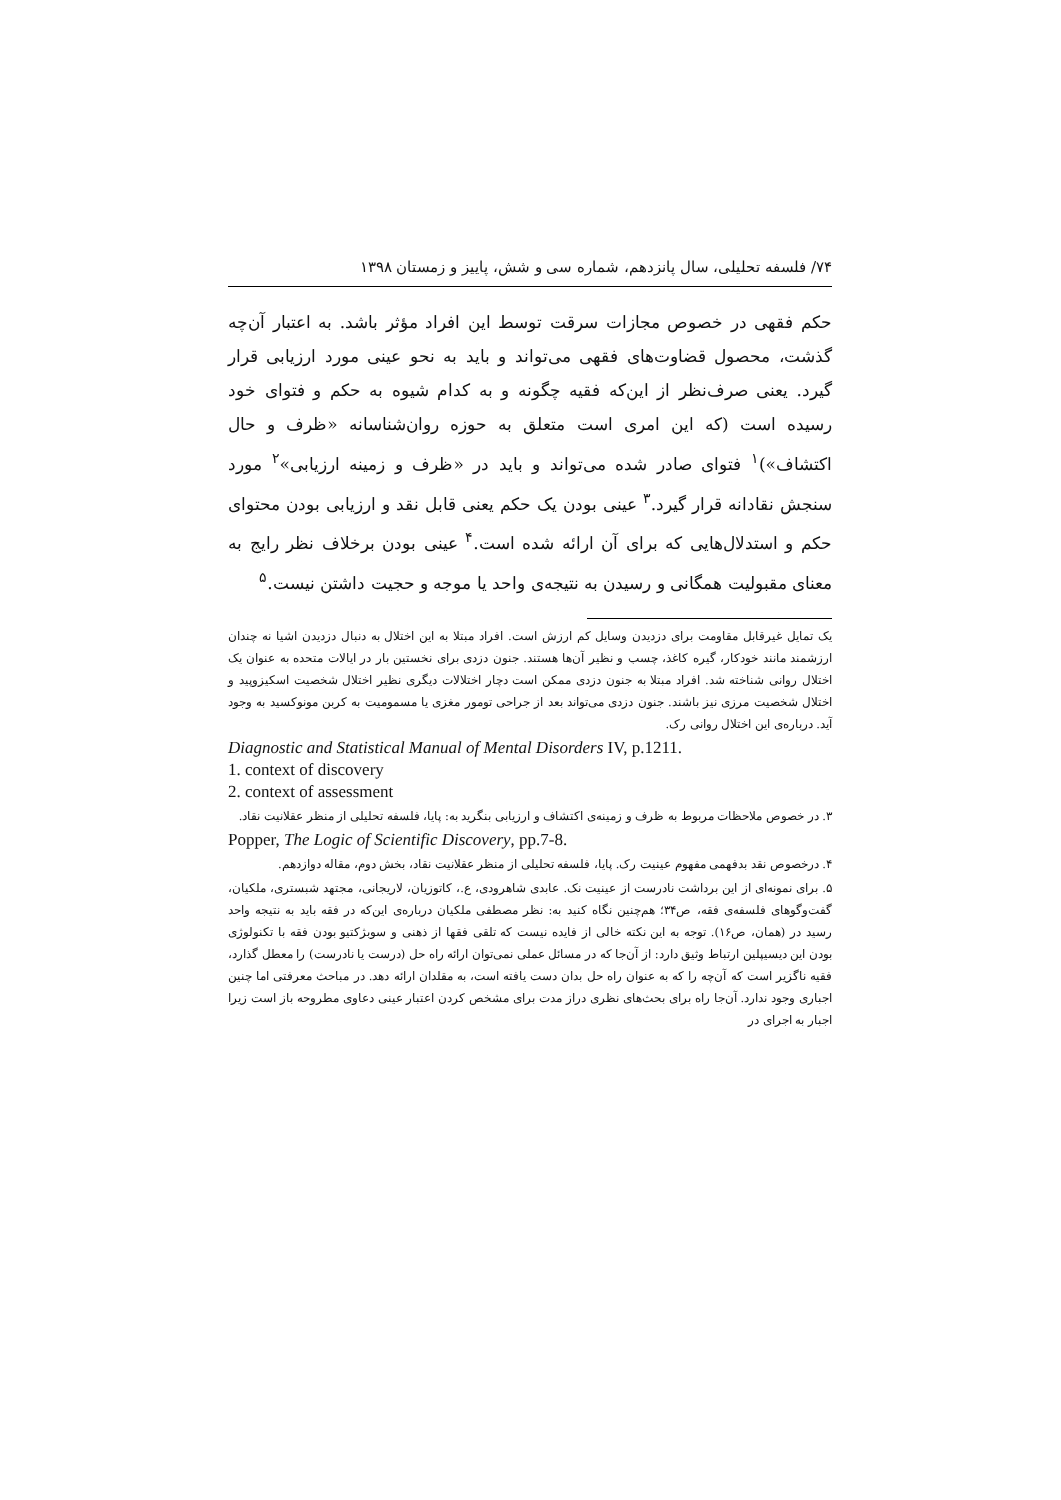۷۴/ فلسفه تحلیلی، سال پانزدهم، شماره سی و شش، پاییز و زمستان ۱۳۹۸
حکم فقهی در خصوص مجازات سرقت توسط این افراد مؤثر باشد. به اعتبار آن‌چه گذشت، محصول قضاوت‌های فقهی می‌تواند و باید به نحو عینی مورد ارزیابی قرار گیرد. یعنی صرف‌نظر از این‌که فقیه چگونه و به کدام شیوه به حکم و فتوای خود رسیده است (که این امری است متعلق به حوزه روان‌شناسانه «ظرف و حال اکتشاف»)<sup>۱</sup> فتوای صادر شده می‌تواند و باید در «ظرف و زمینه ارزیابی»<sup>۲</sup> مورد سنجش نقادانه قرار گیرد.<sup>۳</sup> عینی بودن یک حکم یعنی قابل نقد و ارزیابی بودن محتوای حکم و استدلال‌هایی که برای آن ارائه شده است.<sup>۴</sup> عینی بودن برخلاف نظر رایج به معنای مقبولیت همگانی و رسیدن به نتیجه‌ی واحد یا موجه و حجیت داشتن نیست.<sup>۵</sup>
یک تمایل غیرقابل مقاومت برای دزدیدن وسایل کم ارزش است. افراد مبتلا به این اختلال به دنبال دزدیدن اشیا نه چندان ارزشمند مانند خودکار، گیره کاغذ، چسب و نظیر آن‌ها هستند. جنون دزدی برای نخستین بار در ایالات متحده به عنوان یک اختلال روانی شناخته شد. افراد مبتلا به جنون دزدی ممکن است دچار اختلالات دیگری نظیر اختلال شخصیت اسکیزوپید و اختلال شخصیت مرزی نیز باشند. جنون دزدی می‌تواند بعد از جراحی تومور مغزی یا مسمومیت به کربن مونوکسید به وجود آید. درباره‌ی این اختلال روانی رک.
Diagnostic and Statistical Manual of Mental Disorders IV, p.1211.
1. context of discovery
2. context of assessment
۳. در خصوص ملاحظات مربوط به ظرف و زمینه‌ی اکتشاف و ارزیابی بنگرید به: پایا، فلسفه تحلیلی از منظر عقلانیت نقاد.
Popper, The Logic of Scientific Discovery, pp.7-8.
۴. درخصوص نقد بدفهمی مفهوم عینیت رک. پایا، فلسفه تحلیلی از منظر عقلانیت نقاد، بخش دوم، مقاله دوازدهم.
۵. برای نمونه‌ای از این برداشت نادرست از عینیت نک. عابدی شاهرودی، ع.، کاتوزیان، لاریجانی، مجتهد شبستری، ملکیان، گفت‌وگوهای فلسفه‌ی فقه، ص۳۴؛ هم‌چنین نگاه کنید به: نظر مصطفی ملکیان درباره‌ی این‌که در فقه باید به نتیجه واحد رسید در (همان، ص۱۶). توجه به این نکته خالی از فایده نیست که تلقی فقها از ذهنی و سوبژکتیو بودن فقه با تکنولوژی بودن این دیسیپلین ارتباط وثیق دارد: از آن‌جا که در مسائل عملی نمی‌توان ارائه راه حل (درست یا نادرست) را معطل گذارد، فقیه ناگزیر است که آن‌چه را که به عنوان راه حل بدان دست یافته است، به مقلدان ارائه دهد. در مباحث معرفتی اما چنین اجباری وجود ندارد. آن‌جا راه برای بحث‌های نظری دراز مدت برای مشخص کردن اعتبار عینی دعاوی مطروحه باز است زیرا اجبار به اجرای در